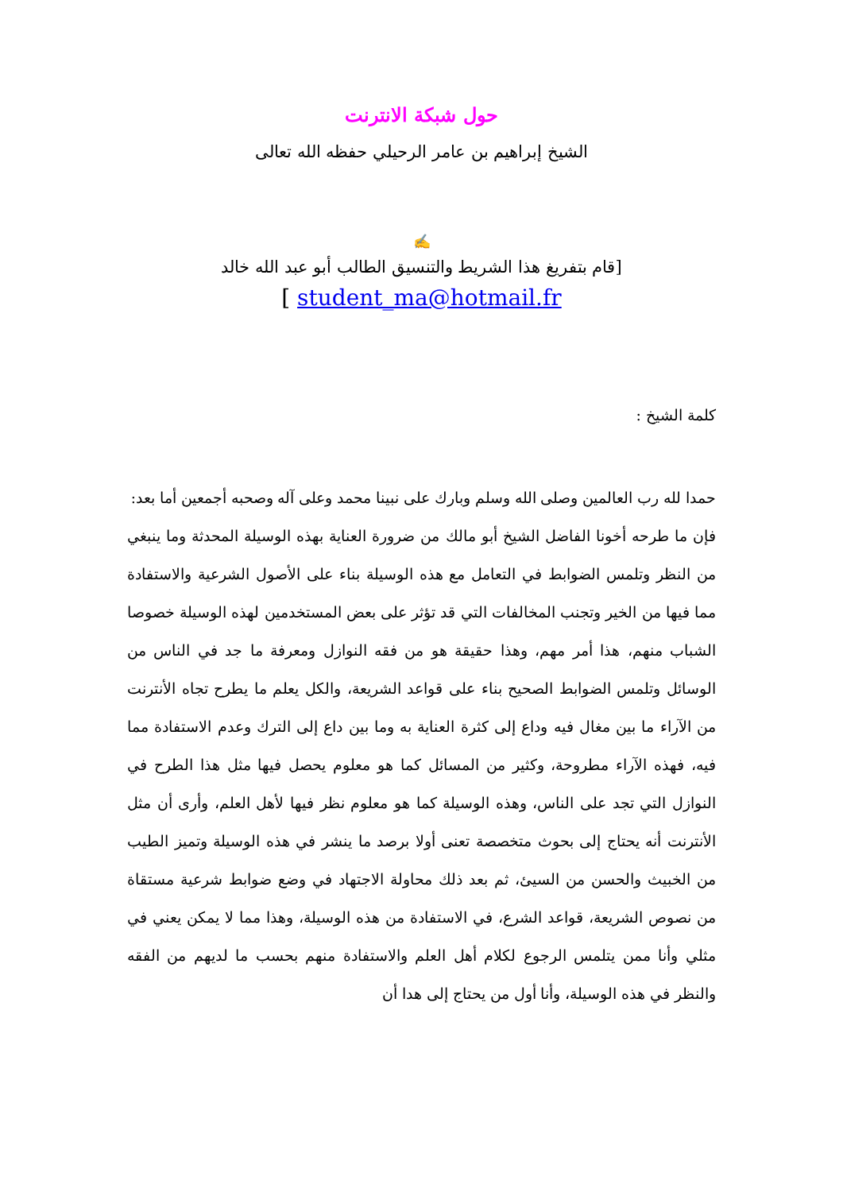حول شبكة الانترنت
الشيخ إبراهيم بن عامر الرحيلي حفظه الله تعالى
✍
[قام بتفريغ هذا الشريط والتنسيق الطالب أبو عبد الله خالد
[ student_ma@hotmail.fr
كلمة الشيخ :
حمدا لله رب العالمين وصلى الله وسلم وبارك على نبينا محمد وعلى آله وصحبه أجمعين أما بعد:
فإن ما طرحه أخونا الفاضل الشيخ أبو مالك من ضرورة العناية بهذه الوسيلة المحدثة وما ينبغي من النظر وتلمس الضوابط في التعامل مع هذه الوسيلة بناء على الأصول الشرعية والاستفادة مما فيها من الخير وتجنب المخالفات التي قد تؤثر على بعض المستخدمين لهذه الوسيلة خصوصا الشباب منهم، هذا أمر مهم، وهذا حقيقة هو من فقه النوازل ومعرفة ما جد في الناس من الوسائل وتلمس الضوابط الصحيح بناء على قواعد الشريعة، والكل يعلم ما يطرح تجاه الأنترنت من الآراء ما بين مغال فيه وداع إلى كثرة العناية به وما بين داع إلى الترك وعدم الاستفادة مما فيه، فهذه الآراء مطروحة، وكثير من المسائل كما هو معلوم يحصل فيها مثل هذا الطرح في النوازل التي تجد على الناس، وهذه الوسيلة كما هو معلوم نظر فيها لأهل العلم، وأرى أن مثل الأنترنت أنه يحتاج إلى بحوث متخصصة تعنى أولا برصد ما ينشر في هذه الوسيلة وتميز الطيب من الخبيث والحسن من السيئ، ثم بعد ذلك محاولة الاجتهاد في وضع ضوابط شرعية مستقاة من نصوص الشريعة، قواعد الشرع، في الاستفادة من هذه الوسيلة، وهذا مما لا يمكن يعني في مثلي وأنا ممن يتلمس الرجوع لكلام أهل العلم والاستفادة منهم بحسب ما لديهم من الفقه والنظر في هذه الوسيلة، وأنا أول من يحتاج إلى هدا أن